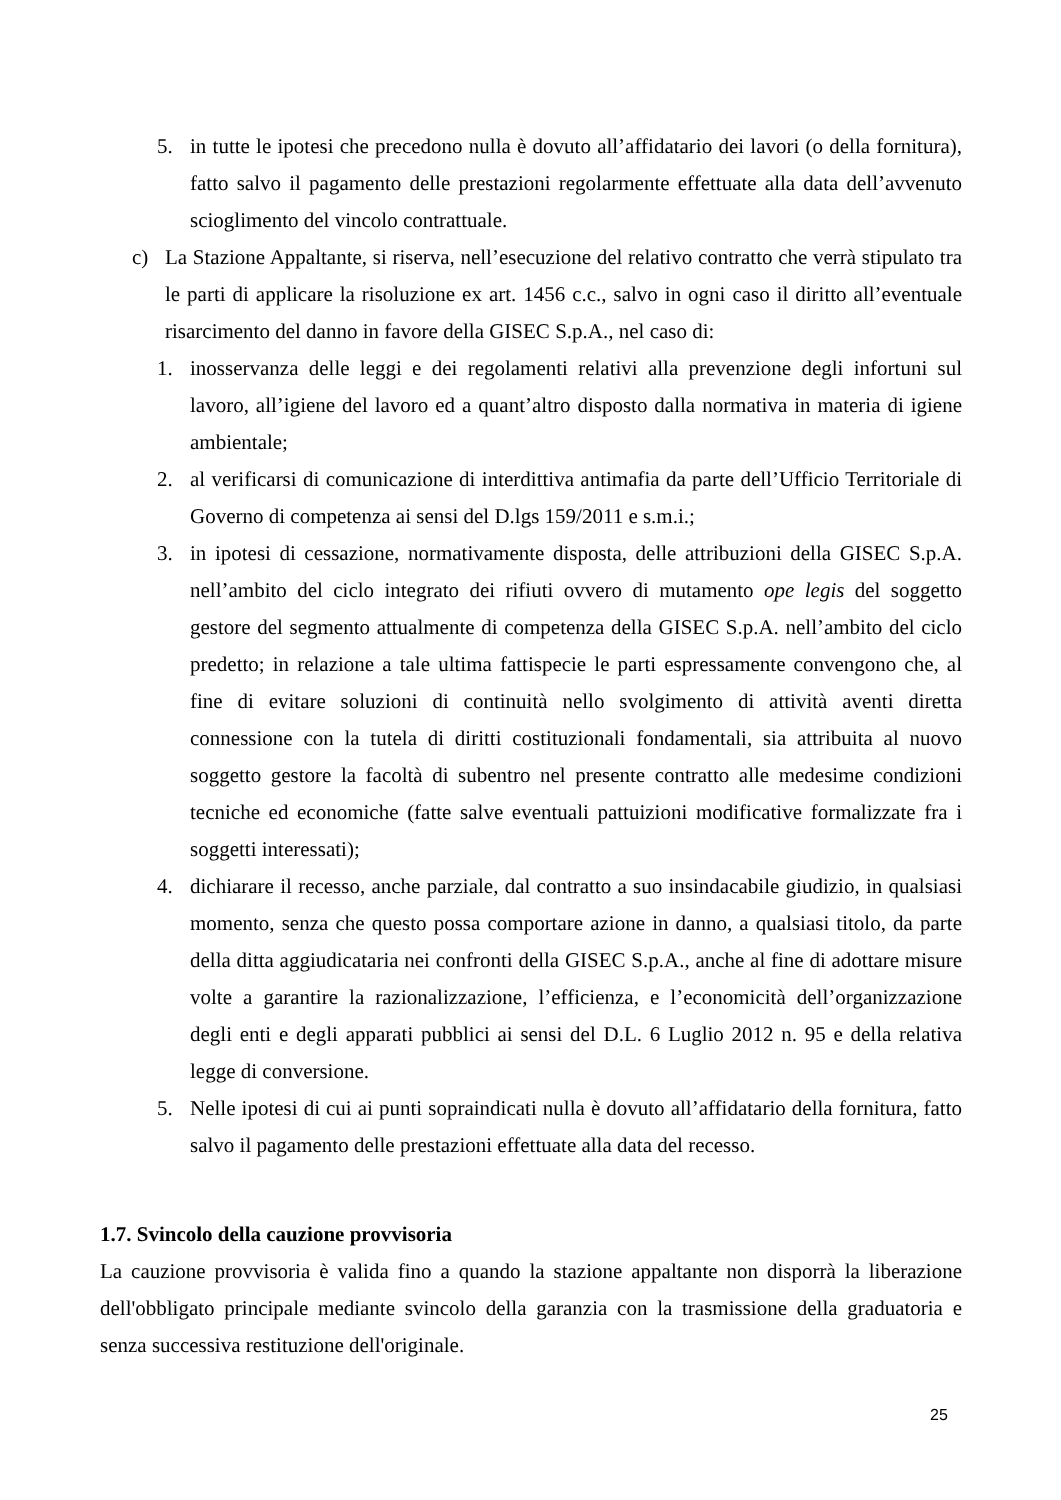5. in tutte le ipotesi che precedono nulla è dovuto all’affidatario dei lavori (o della fornitura), fatto salvo il pagamento delle prestazioni regolarmente effettuate alla data dell’avvenuto scioglimento del vincolo contrattuale.
c) La Stazione Appaltante, si riserva, nell’esecuzione del relativo contratto che verrà stipulato tra le parti di applicare la risoluzione ex art. 1456 c.c., salvo in ogni caso il diritto all’eventuale risarcimento del danno in favore della GISEC S.p.A., nel caso di:
1. inosservanza delle leggi e dei regolamenti relativi alla prevenzione degli infortuni sul lavoro, all’igiene del lavoro ed a quant’altro disposto dalla normativa in materia di igiene ambientale;
2. al verificarsi di comunicazione di interdittiva antimafia da parte dell’Ufficio Territoriale di Governo di competenza ai sensi del D.lgs 159/2011 e s.m.i.;
3. in ipotesi di cessazione, normativamente disposta, delle attribuzioni della GISEC S.p.A. nell’ambito del ciclo integrato dei rifiuti ovvero di mutamento ope legis del soggetto gestore del segmento attualmente di competenza della GISEC S.p.A. nell’ambito del ciclo predetto; in relazione a tale ultima fattispecie le parti espressamente convengono che, al fine di evitare soluzioni di continuità nello svolgimento di attività aventi diretta connessione con la tutela di diritti costituzionali fondamentali, sia attribuita al nuovo soggetto gestore la facoltà di subentro nel presente contratto alle medesime condizioni tecniche ed economiche (fatte salve eventuali pattuizioni modificative formalizzate fra i soggetti interessati);
4. dichiarare il recesso, anche parziale, dal contratto a suo insindacabile giudizio, in qualsiasi momento, senza che questo possa comportare azione in danno, a qualsiasi titolo, da parte della ditta aggiudicataria nei confronti della GISEC S.p.A., anche al fine di adottare misure volte a garantire la razionalizzazione, l’efficienza, e l’economicità dell’organizzazione degli enti e degli apparati pubblici ai sensi del D.L. 6 Luglio 2012 n. 95 e della relativa legge di conversione.
5. Nelle ipotesi di cui ai punti sopraindicati nulla è dovuto all’affidatario della fornitura, fatto salvo il pagamento delle prestazioni effettuate alla data del recesso.
1.7. Svincolo della cauzione provvisoria
La cauzione provvisoria è valida fino a quando la stazione appaltante non disporrà la liberazione dell'obbligato principale mediante svincolo della garanzia con la trasmissione della graduatoria e senza successiva restituzione dell'originale.
25